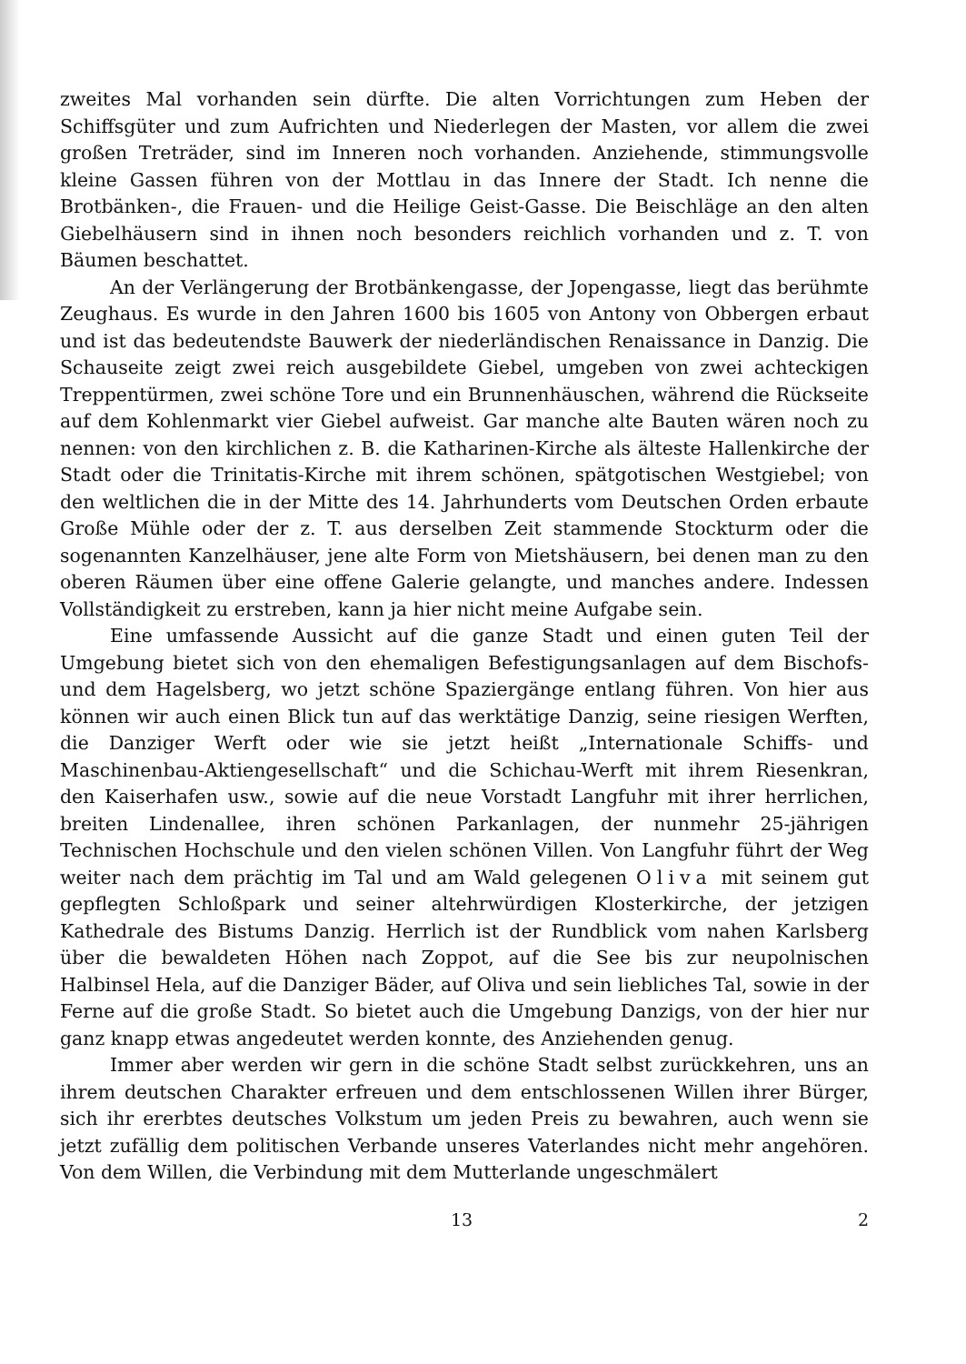zweites Mal vorhanden sein dürfte. Die alten Vorrichtungen zum Heben der Schiffsgüter und zum Aufrichten und Niederlegen der Masten, vor allem die zwei großen Treträder, sind im Inneren noch vorhanden. Anziehende, stimmungsvolle kleine Gassen führen von der Mottlau in das Innere der Stadt. Ich nenne die Brotbänken-, die Frauen- und die Heilige Geist-Gasse. Die Beischläge an den alten Giebelhäusern sind in ihnen noch besonders reichlich vorhanden und z. T. von Bäumen beschattet.
An der Verlängerung der Brotbänkengasse, der Jopengasse, liegt das berühmte Zeughaus. Es wurde in den Jahren 1600 bis 1605 von Antony von Obbergen erbaut und ist das bedeutendste Bauwerk der niederländischen Renaissance in Danzig. Die Schauseite zeigt zwei reich ausgebildete Giebel, umgeben von zwei achteckigen Treppentürmen, zwei schöne Tore und ein Brunnenhäuschen, während die Rückseite auf dem Kohlenmarkt vier Giebel aufweist. Gar manche alte Bauten wären noch zu nennen: von den kirchlichen z. B. die Katharinen-Kirche als älteste Hallenkirche der Stadt oder die Trinitatis-Kirche mit ihrem schönen, spätgotischen Westgiebel; von den weltlichen die in der Mitte des 14. Jahrhunderts vom Deutschen Orden erbaute Große Mühle oder der z. T. aus derselben Zeit stammende Stockturm oder die sogenannten Kanzelhäuser, jene alte Form von Mietshäusern, bei denen man zu den oberen Räumen über eine offene Galerie gelangte, und manches andere. Indessen Vollständigkeit zu erstreben, kann ja hier nicht meine Aufgabe sein.
Eine umfassende Aussicht auf die ganze Stadt und einen guten Teil der Umgebung bietet sich von den ehemaligen Befestigungsanlagen auf dem Bischofs- und dem Hagelsberg, wo jetzt schöne Spaziergänge entlang führen. Von hier aus können wir auch einen Blick tun auf das werktätige Danzig, seine riesigen Werften, die Danziger Werft oder wie sie jetzt heißt „Internationale Schiffs- und Maschinenbau-Aktiengesellschaft“ und die Schichau-Werft mit ihrem Riesenkran, den Kaiserhafen usw., sowie auf die neue Vorstadt Langfuhr mit ihrer herrlichen, breiten Lindenallee, ihren schönen Parkanlagen, der nunmehr 25-jährigen Technischen Hochschule und den vielen schönen Villen. Von Langfuhr führt der Weg weiter nach dem prächtig im Tal und am Wald gelegenen Oliva mit seinem gut gepflegten Schloßpark und seiner altehrwürdigen Klosterkirche, der jetzigen Kathedrale des Bistums Danzig. Herrlich ist der Rundblick vom nahen Karlsberg über die bewaldeten Höhen nach Zoppot, auf die See bis zur neupolnischen Halbinsel Hela, auf die Danziger Bäder, auf Oliva und sein liebliches Tal, sowie in der Ferne auf die große Stadt. So bietet auch die Umgebung Danzigs, von der hier nur ganz knapp etwas angedeutet werden konnte, des Anziehenden genug.
Immer aber werden wir gern in die schöne Stadt selbst zurückkehren, uns an ihrem deutschen Charakter erfreuen und dem entschlossenen Willen ihrer Bürger, sich ihr ererbtes deutsches Volkstum um jeden Preis zu bewahren, auch wenn sie jetzt zufällig dem politischen Verbande unseres Vaterlandes nicht mehr angehören. Von dem Willen, die Verbindung mit dem Mutterlande ungeschmälert
13 2